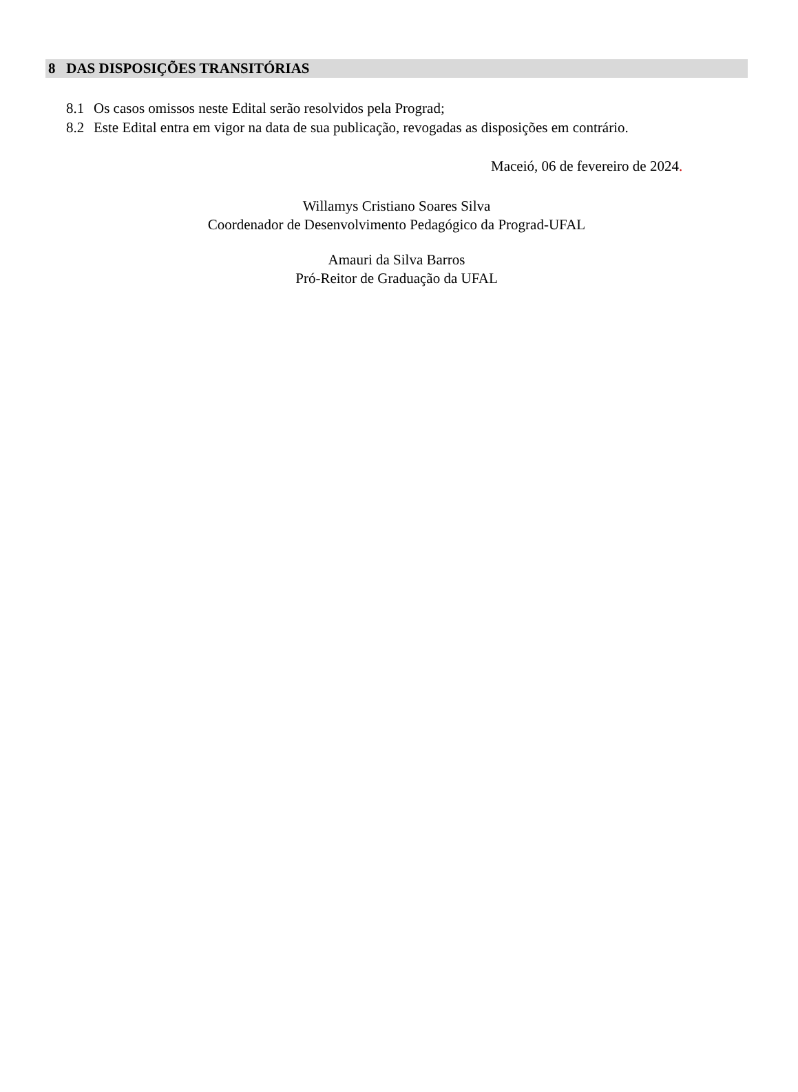8 DAS DISPOSIÇÕES TRANSITÓRIAS
8.1 Os casos omissos neste Edital serão resolvidos pela Prograd;
8.2 Este Edital entra em vigor na data de sua publicação, revogadas as disposições em contrário.
Maceió, 06 de fevereiro de 2024.
Willamys Cristiano Soares Silva
Coordenador de Desenvolvimento Pedagógico da Prograd-UFAL
Amauri da Silva Barros
Pró-Reitor de Graduação da UFAL